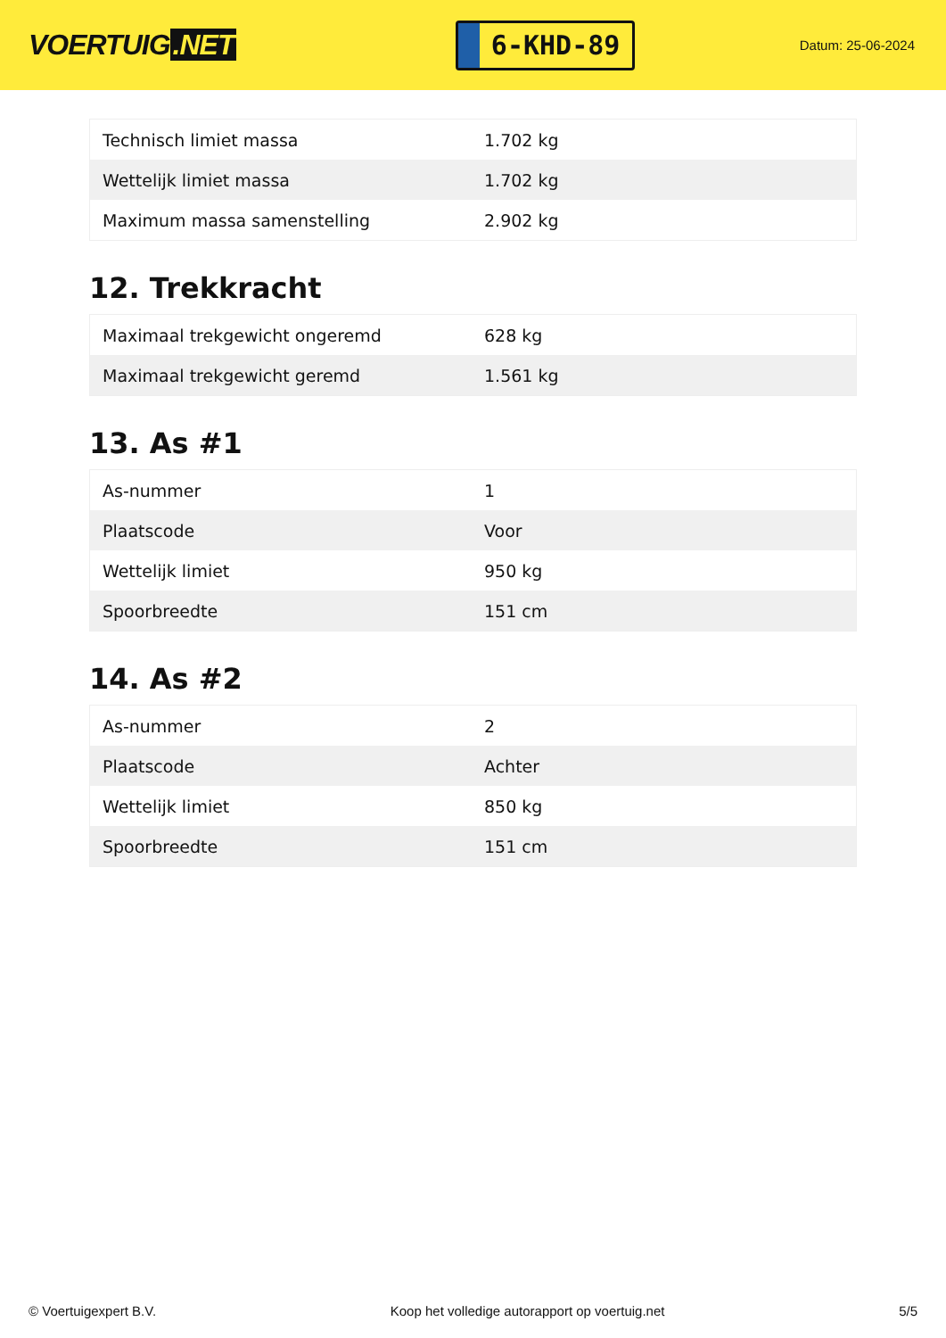VOERTUIG.NET
6-KHD-89
Datum: 25-06-2024
| Technisch limiet massa | 1.702 kg |
| Wettelijk limiet massa | 1.702 kg |
| Maximum massa samenstelling | 2.902 kg |
12. Trekkracht
| Maximaal trekgewicht ongeremd | 628 kg |
| Maximaal trekgewicht geremd | 1.561 kg |
13. As #1
| As-nummer | 1 |
| Plaatscode | Voor |
| Wettelijk limiet | 950 kg |
| Spoorbreedte | 151 cm |
14. As #2
| As-nummer | 2 |
| Plaatscode | Achter |
| Wettelijk limiet | 850 kg |
| Spoorbreedte | 151 cm |
© Voertuigexpert B.V. Koop het volledige autorapport op voertuig.net 5/5